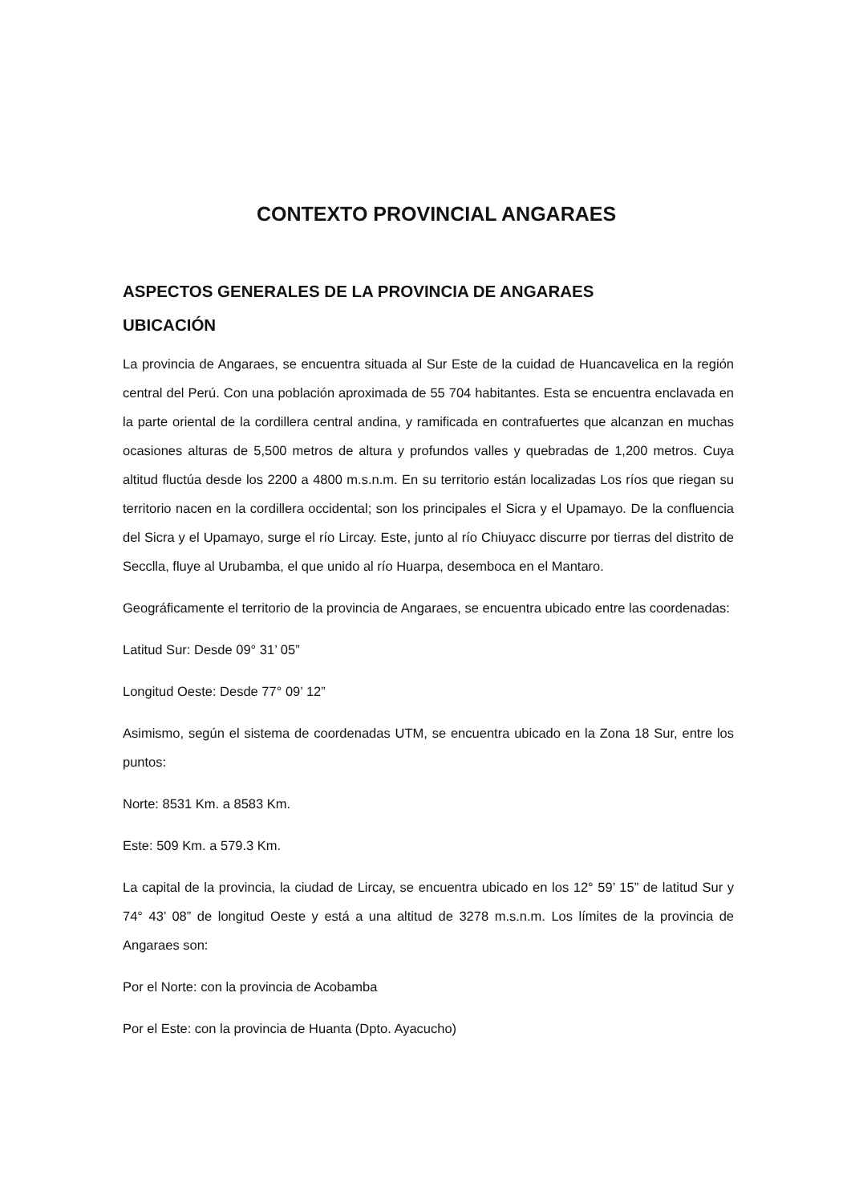CONTEXTO PROVINCIAL ANGARAES
ASPECTOS GENERALES DE LA PROVINCIA DE ANGARAES
UBICACIÓN
La provincia de Angaraes, se encuentra situada al Sur Este de la cuidad de Huancavelica en la región central del Perú. Con una población aproximada de 55 704 habitantes. Esta se encuentra enclavada en la parte oriental de la cordillera central andina, y ramificada en contrafuertes que alcanzan en muchas ocasiones alturas de 5,500 metros de altura y profundos valles y quebradas de 1,200 metros. Cuya altitud fluctúa desde los 2200 a 4800 m.s.n.m. En su territorio están localizadas Los ríos que riegan su territorio nacen en la cordillera occidental; son los principales el Sicra y el Upamayo. De la confluencia del Sicra y el Upamayo, surge el río Lircay. Este, junto al río Chiuyacc discurre por tierras del distrito de Secclla, fluye al Urubamba, el que unido al río Huarpa, desemboca en el Mantaro.
Geográficamente el territorio de la provincia de Angaraes, se encuentra ubicado entre las coordenadas:
Latitud Sur: Desde 09° 31’ 05”
Longitud Oeste: Desde 77° 09’ 12”
Asimismo, según el sistema de coordenadas UTM, se encuentra ubicado en la Zona 18 Sur, entre los puntos:
Norte: 8531 Km. a 8583 Km.
Este: 509 Km. a 579.3 Km.
La capital de la provincia, la ciudad de Lircay, se encuentra ubicado en los 12° 59’ 15” de latitud Sur y 74° 43’ 08” de longitud Oeste y está a una altitud de 3278 m.s.n.m. Los límites de la provincia de Angaraes son:
Por el Norte: con la provincia de Acobamba
Por el Este: con la provincia de Huanta (Dpto. Ayacucho)